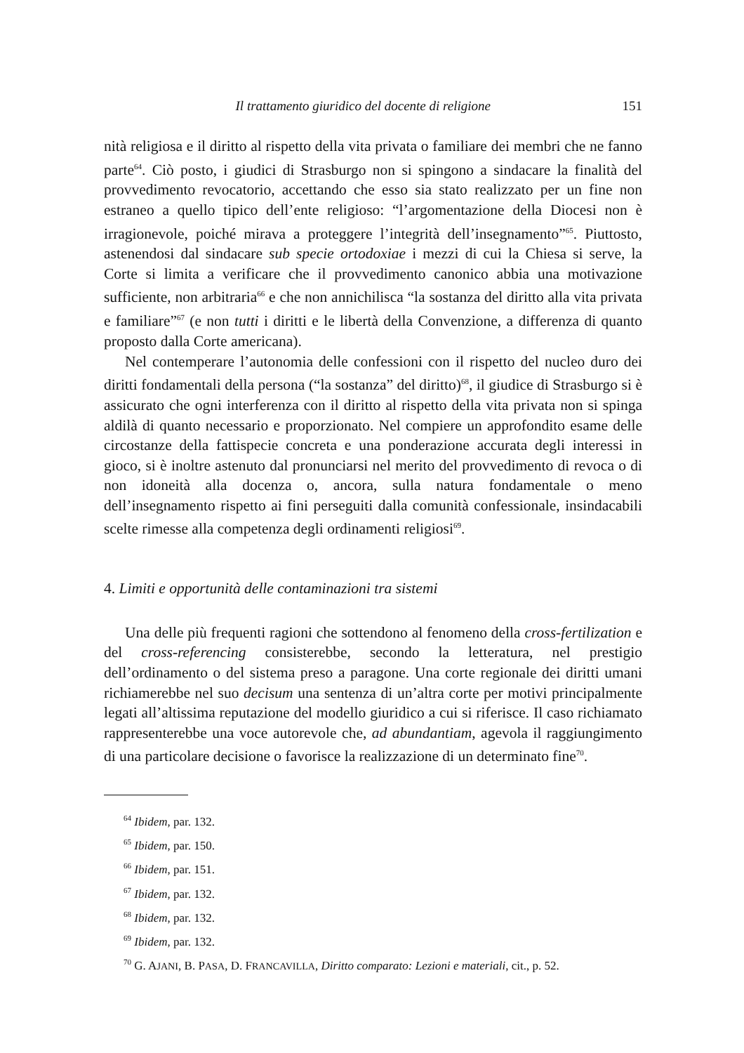Il trattamento giuridico del docente di religione 151
nità religiosa e il diritto al rispetto della vita privata o familiare dei membri che ne fanno parte<sup>64</sup>. Ciò posto, i giudici di Strasburgo non si spingono a sindacare la finalità del provvedimento revocatorio, accettando che esso sia stato realizzato per un fine non estraneo a quello tipico dell’ente religioso: “l’argomentazione della Diocesi non è irragionevole, poiché mirava a proteggere l’integrità dell’insegnamento”<sup>65</sup>. Piuttosto, astenendosi dal sindacare sub specie ortodoxiae i mezzi di cui la Chiesa si serve, la Corte si limita a verificare che il provvedimento canonico abbia una motivazione sufficiente, non arbitraria<sup>66</sup> e che non annichilisca “la sostanza del diritto alla vita privata e familiare”<sup>67</sup> (e non tutti i diritti e le libertà della Convenzione, a differenza di quanto proposto dalla Corte americana).
Nel contemperare l’autonomia delle confessioni con il rispetto del nucleo duro dei diritti fondamentali della persona (“la sostanza” del diritto)<sup>68</sup>, il giudice di Strasburgo si è assicurato che ogni interferenza con il diritto al rispetto della vita privata non si spinga aldilà di quanto necessario e proporzionato. Nel compiere un approfondito esame delle circostanze della fattispecie concreta e una ponderazione accurata degli interessi in gioco, si è inoltre astenuto dal pronunciarsi nel merito del provvedimento di revoca o di non idoneità alla docenza o, ancora, sulla natura fondamentale o meno dell’insegnamento rispetto ai fini perseguiti dalla comunità confessionale, insindacabili scelte rimesse alla competenza degli ordinamenti religiosi<sup>69</sup>.
4. Limiti e opportunità delle contaminazioni tra sistemi
Una delle più frequenti ragioni che sottendono al fenomeno della cross-fertilization e del cross-referencing consisterebbe, secondo la letteratura, nel prestigio dell’ordinamento o del sistema preso a paragone. Una corte regionale dei diritti umani richiamerebbe nel suo decisum una sentenza di un’altra corte per motivi principalmente legati all’altissima reputazione del modello giuridico a cui si riferisce. Il caso richiamato rappresenterebbe una voce autorevole che, ad abundantiam, agevola il raggiungimento di una particolare decisione o favorisce la realizzazione di un determinato fine<sup>70</sup>.
<sup>64</sup> Ibidem, par. 132.
<sup>65</sup> Ibidem, par. 150.
<sup>66</sup> Ibidem, par. 151.
<sup>67</sup> Ibidem, par. 132.
<sup>68</sup> Ibidem, par. 132.
<sup>69</sup> Ibidem, par. 132.
<sup>70</sup> G. AJANI, B. PASA, D. FRANCAVILLA, Diritto comparato: Lezioni e materiali, cit., p. 52.